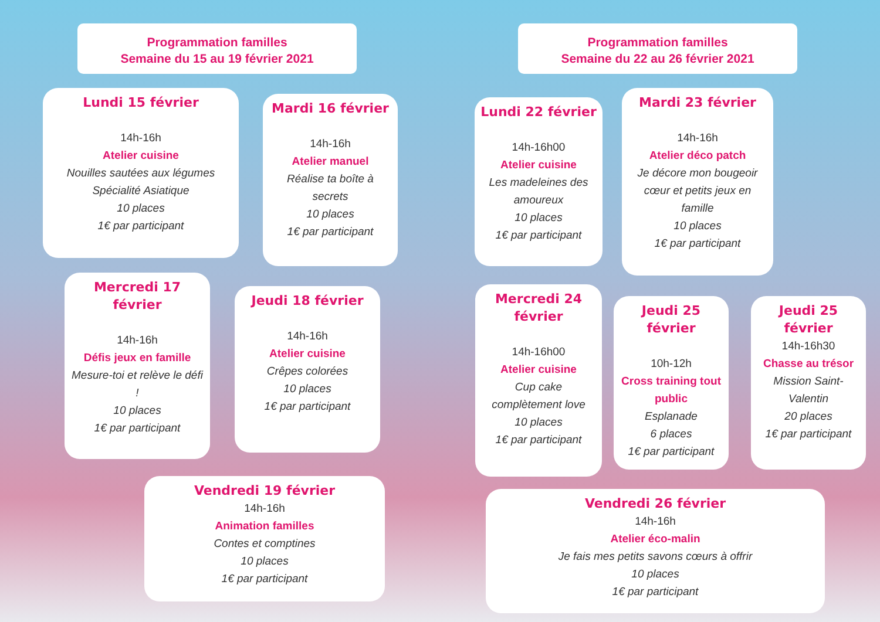Programmation familles
Semaine du 15 au 19 février 2021
Lundi 15 février
14h-16h
Atelier cuisine
Nouilles sautées aux légumes Spécialité Asiatique
10 places
1€ par participant
Mardi 16 février
14h-16h
Atelier manuel
Réalise ta boîte à secrets
10 places
1€ par participant
Mercredi 17 février
14h-16h
Défis jeux en famille
Mesure-toi et relève le défi !
10 places
1€ par participant
Jeudi 18 février
14h-16h
Atelier cuisine
Crêpes colorées
10 places
1€ par participant
Vendredi 19 février
14h-16h
Animation familles
Contes et comptines
10 places
1€ par participant
Programmation familles
Semaine du 22 au 26 février 2021
Lundi 22 février
14h-16h00
Atelier cuisine
Les madeleines des amoureux
10 places
1€ par participant
Mardi 23 février
14h-16h
Atelier déco patch
Je décore mon bougeoir cœur et petits jeux en famille
10 places
1€ par participant
Mercredi 24 février
14h-16h00
Atelier cuisine
Cup cake complètement love
10 places
1€ par participant
Jeudi 25 février
10h-12h
Cross training tout public
Esplanade
6 places
1€ par participant
Jeudi 25 février
14h-16h30
Chasse au trésor
Mission Saint-Valentin
20 places
1€ par participant
Vendredi 26 février
14h-16h
Atelier éco-malin
Je fais mes petits savons cœurs à offrir
10 places
1€ par participant